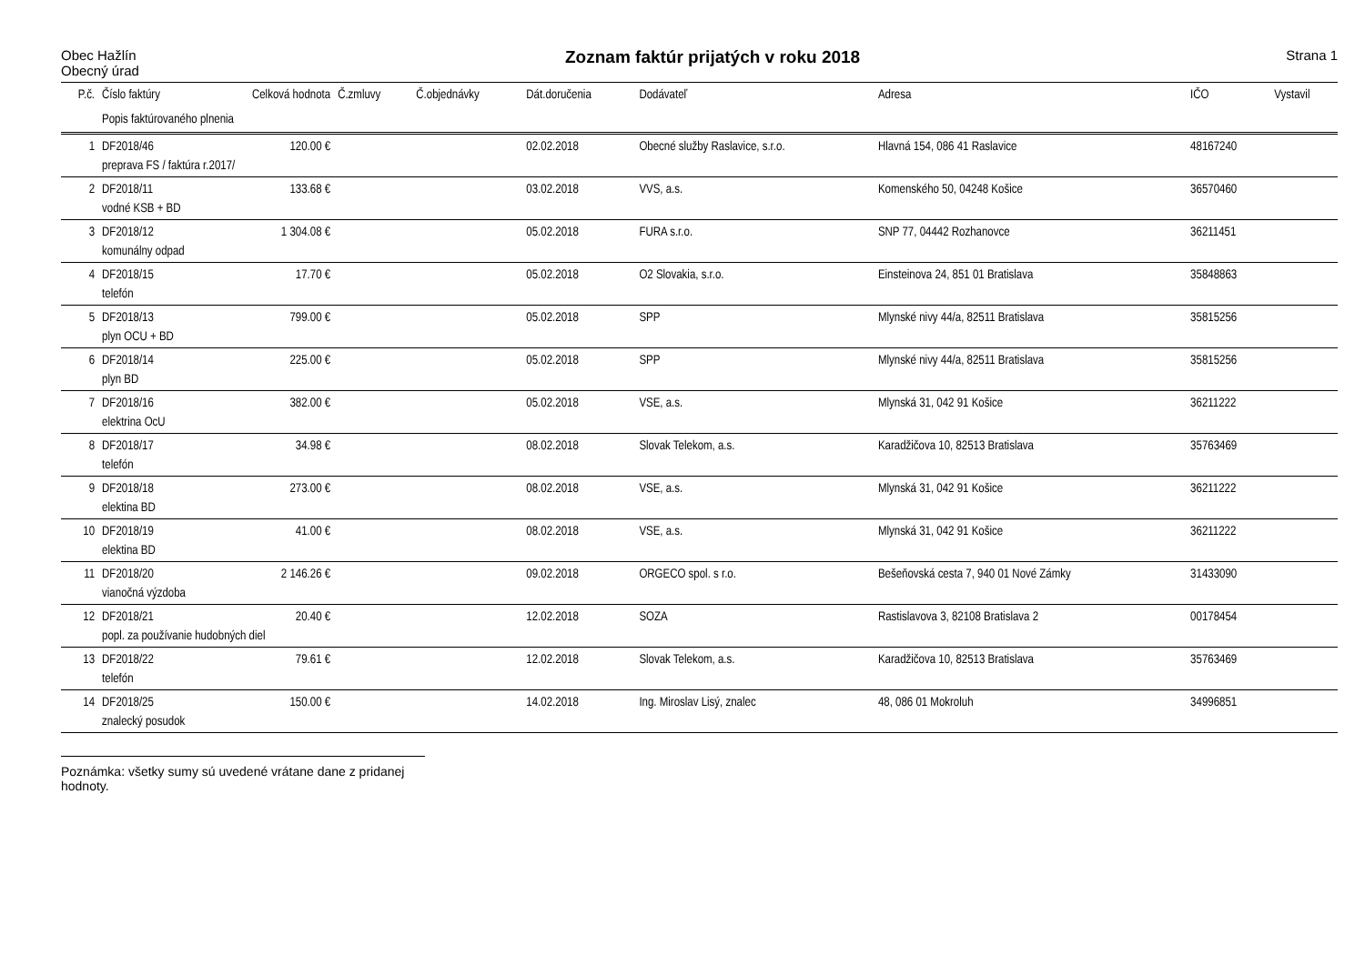Obec Hažlín
Obecný úrad
Zoznam faktúr prijatých v roku 2018
Strana 1
| P.č. | Číslo faktúry | Celková hodnota | Č.zmluvy | Č.objednávky | Dát.doručenia | Dodávateľ | Adresa | IČO | Vystavil |
| --- | --- | --- | --- | --- | --- | --- | --- | --- | --- |
| | Popis faktúrovaného plnenia | | | | | | | | |
| 1 | DF2018/46 | 120.00 € | | | 02.02.2018 | Obecné služby Raslavice, s.r.o. | Hlavná 154, 086 41 Raslavice | 48167240 | |
| | preprava FS / faktúra r.2017/ | | | | | | | | |
| 2 | DF2018/11 | 133.68 € | | | 03.02.2018 | VVS, a.s. | Komenského 50, 04248 Košice | 36570460 | |
| | vodné KSB + BD | | | | | | | | |
| 3 | DF2018/12 | 1 304.08 € | | | 05.02.2018 | FURA s.r.o. | SNP 77, 04442 Rozhanovce | 36211451 | |
| | komunálny odpad | | | | | | | | |
| 4 | DF2018/15 | 17.70 € | | | 05.02.2018 | O2 Slovakia, s.r.o. | Einsteinova 24, 851 01 Bratislava | 35848863 | |
| | telefón | | | | | | | | |
| 5 | DF2018/13 | 799.00 € | | | 05.02.2018 | SPP | Mlynské nivy 44/a, 82511 Bratislava | 35815256 | |
| | plyn OCU + BD | | | | | | | | |
| 6 | DF2018/14 | 225.00 € | | | 05.02.2018 | SPP | Mlynské nivy 44/a, 82511 Bratislava | 35815256 | |
| | plyn BD | | | | | | | | |
| 7 | DF2018/16 | 382.00 € | | | 05.02.2018 | VSE, a.s. | Mlynská 31, 042 91 Košice | 36211222 | |
| | elektrina OcU | | | | | | | | |
| 8 | DF2018/17 | 34.98 € | | | 08.02.2018 | Slovak Telekom, a.s. | Karadžičova 10, 82513 Bratislava | 35763469 | |
| | telefón | | | | | | | | |
| 9 | DF2018/18 | 273.00 € | | | 08.02.2018 | VSE, a.s. | Mlynská 31, 042 91 Košice | 36211222 | |
| | elektina BD | | | | | | | | |
| 10 | DF2018/19 | 41.00 € | | | 08.02.2018 | VSE, a.s. | Mlynská 31, 042 91 Košice | 36211222 | |
| | elektina BD | | | | | | | | |
| 11 | DF2018/20 | 2 146.26 € | | | 09.02.2018 | ORGECO spol. s r.o. | Bešeňovská cesta 7, 940 01 Nové Zámky | 31433090 | |
| | vianočná výzdoba | | | | | | | | |
| 12 | DF2018/21 | 20.40 € | | | 12.02.2018 | SOZA | Rastislavova 3, 82108 Bratislava 2 | 00178454 | |
| | popl. za používanie hudobných diel | | | | | | | | |
| 13 | DF2018/22 | 79.61 € | | | 12.02.2018 | Slovak Telekom, a.s. | Karadžičova 10, 82513 Bratislava | 35763469 | |
| | telefón | | | | | | | | |
| 14 | DF2018/25 | 150.00 € | | | 14.02.2018 | Ing. Miroslav Lisý, znalec | 48, 086 01 Mokroluh | 34996851 | |
| | znalecký posudok | | | | | | | | |
Poznámka: všetky sumy sú uvedené vrátane dane z pridanej hodnoty.